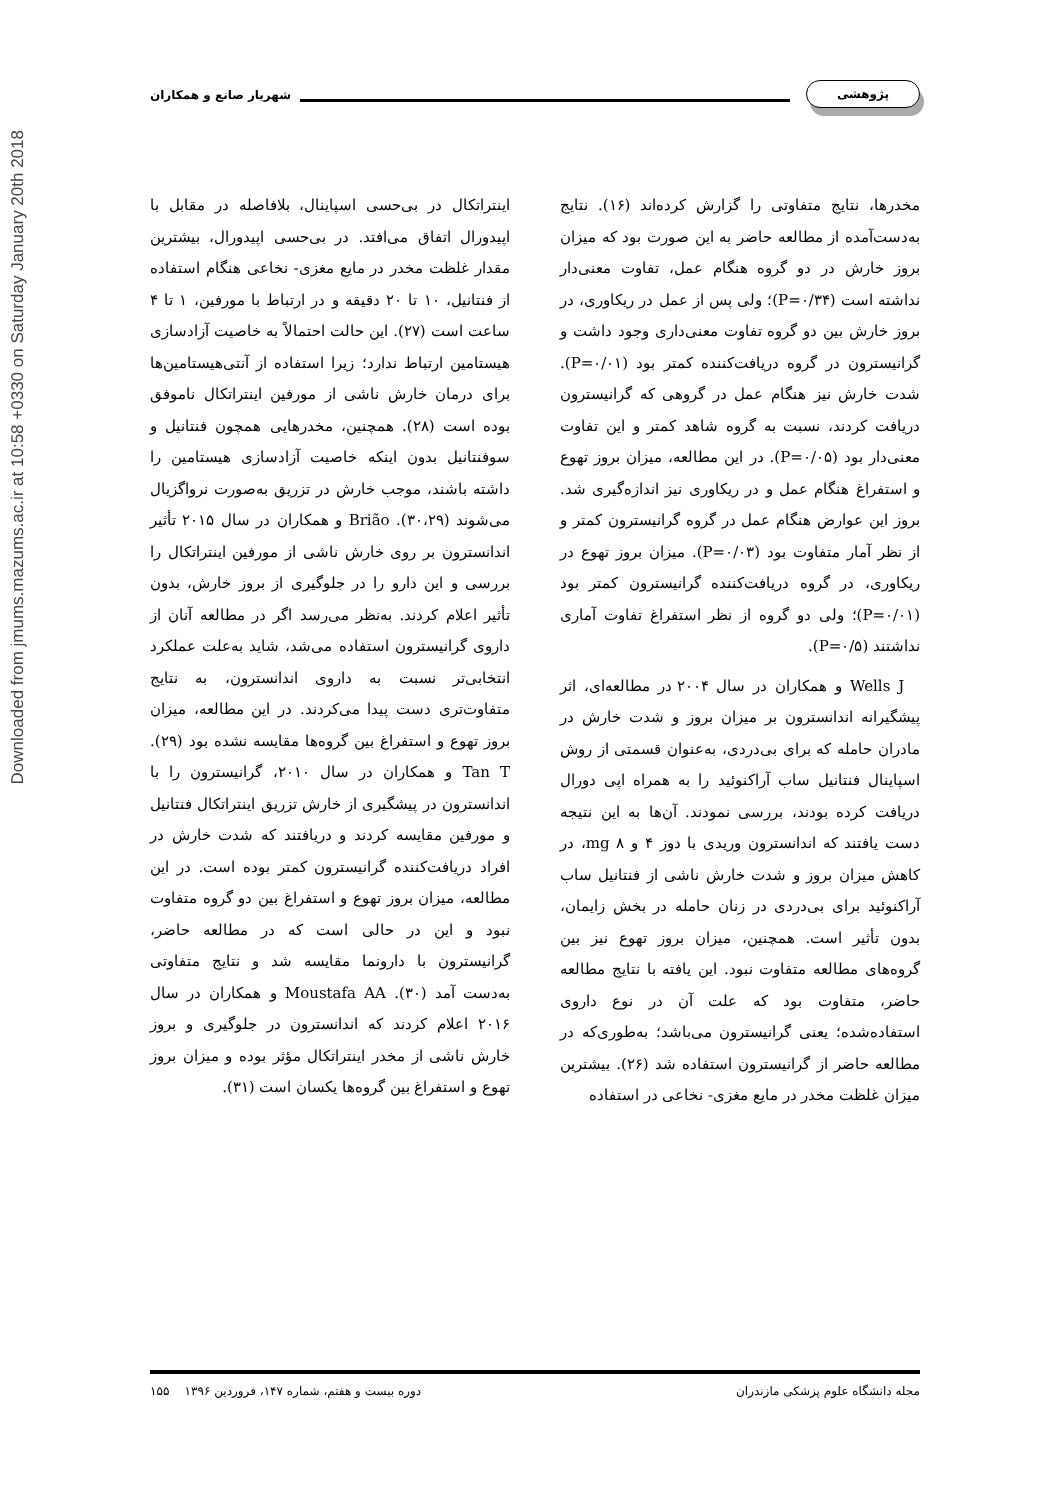Downloaded from jmums.mazums.ac.ir at 10:58 +0330 on Saturday January 20th 2018
پژوهشی شهریار صانع و همکاران
مخدرها، نتایج متفاوتی را گزارش کرده‌اند (۱۶). نتایج به‌دست‌آمده از مطالعه حاضر به این صورت بود که میزان بروز خارش در دو گروه هنگام عمل، تفاوت معنی‌دار نداشته است (P=۰/۳۴)؛ ولی پس از عمل در ریکاوری، در بروز خارش بین دو گروه تفاوت معنی‌داری وجود داشت و گرانیسترون در گروه دریافت‌کننده کمتر بود (P=۰/۰۱). شدت خارش نیز هنگام عمل در گروهی که گرانیسترون دریافت کردند، نسبت به گروه شاهد کمتر و این تفاوت معنی‌دار بود (P=۰/۰۵). در این مطالعه، میزان بروز تهوع و استفراغ هنگام عمل و در ریکاوری نیز اندازه‌گیری شد. بروز این عوارض هنگام عمل در گروه گرانیسترون کمتر و از نظر آمار متفاوت بود (P=۰/۰۳). میزان بروز تهوع در ریکاوری، در گروه دریافت‌کننده گرانیسترون کمتر بود (P=۰/۰۱)؛ ولی دو گروه از نظر استفراغ تفاوت آماری نداشتند (P=۰/۵).
Wells J و همکاران در سال ۲۰۰۴ در مطالعه‌ای، اثر پیشگیرانه اندانسترون بر میزان بروز و شدت خارش در مادران حامله که برای بی‌دردی، به‌عنوان قسمتی از روش اسپاینال فنتانیل ساب آراکنوئید را به همراه اپی دورال دریافت کرده بودند، بررسی نمودند. آن‌ها به این نتیجه دست یافتند که اندانسترون وریدی با دوز ۴ و mg ۸، در کاهش میزان بروز و شدت خارش ناشی از فنتانیل ساب آراکنوئید برای بی‌دردی در زنان حامله در بخش زایمان، بدون تأثیر است. همچنین، میزان بروز تهوع نیز بین گروه‌های مطالعه متفاوت نبود. این یافته با نتایج مطالعه حاضر، متفاوت بود که علت آن در نوع داروی استفاده‌شده؛ یعنی گرانیسترون می‌باشد؛ به‌طوری‌که در مطالعه حاضر از گرانیسترون استفاده شد (۲۶). بیشترین میزان غلظت مخدر در مایع مغزی- نخاعی در استفاده
اینتراتکال در بی‌حسی اسپاینال، بلافاصله در مقابل با اپیدورال اتفاق می‌افتد. در بی‌حسی اپیدورال، بیشترین مقدار غلظت مخدر در مایع مغزی- نخاعی هنگام استفاده از فنتانیل، ۱۰ تا ۲۰ دقیقه و در ارتباط با مورفین، ۱ تا ۴ ساعت است (۲۷). این حالت احتمالاً به خاصیت آزادسازی هیستامین ارتباط ندارد؛ زیرا استفاده از آنتی‌هیستامین‌ها برای درمان خارش ناشی از مورفین اینتراتکال ناموفق بوده است (۲۸). همچنین، مخدرهایی همچون فنتانیل و سوفنتانیل بدون اینکه خاصیت آزادسازی هیستامین را داشته باشند، موجب خارش در تزریق به‌صورت نرواگزیال می‌شوند (۳۰،۲۹). Brião و همکاران در سال ۲۰۱۵ تأثیر اندانسترون بر روی خارش ناشی از مورفین اینتراتکال را بررسی و این دارو را در جلوگیری از بروز خارش، بدون تأثیر اعلام کردند. به‌نظر می‌رسد اگر در مطالعه آنان از داروی گرانیسترون استفاده می‌شد، شاید به‌علت عملکرد انتخابی‌تر نسبت به داروی اندانسترون، به نتایج متفاوت‌تری دست پیدا می‌کردند. در این مطالعه، میزان بروز تهوع و استفراغ بین گروه‌ها مقایسه نشده بود (۲۹). Tan T و همکاران در سال ۲۰۱۰، گرانیسترون را با اندانسترون در پیشگیری از خارش تزریق اینتراتکال فنتانیل و مورفین مقایسه کردند و دریافتند که شدت خارش در افراد دریافت‌کننده گرانیسترون کمتر بوده است. در این مطالعه، میزان بروز تهوع و استفراغ بین دو گروه متفاوت نبود و این در حالی است که در مطالعه حاضر، گرانیسترون با دارونما مقایسه شد و نتایج متفاوتی به‌دست آمد (۳۰). Moustafa AA و همکاران در سال ۲۰۱۶ اعلام کردند که اندانسترون در جلوگیری و بروز خارش ناشی از مخدر اینتراتکال مؤثر بوده و میزان بروز تهوع و استفراغ بین گروه‌ها یکسان است (۳۱).
مجله دانشگاه علوم پزشکی مازندران دوره بیست و هفتم، شماره ۱۴۷، فروردین ۱۳۹۶ ۱۵۵